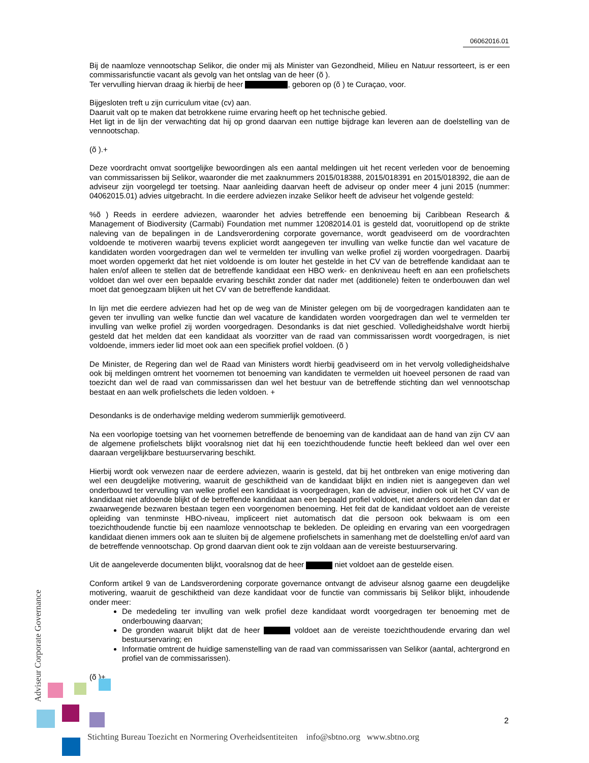06062016.01
Bij de naamloze vennootschap Selikor, die onder mij als Minister van Gezondheid, Milieu en Natuur ressorteert, is er een commissarisfunctie vacant als gevolg van het ontslag van de heer (õ ).
Ter vervulling hiervan draag ik hierbij de heer , geboren op (õ ) te Curaçao, voor.
Bijgesloten treft u zijn curriculum vitae (cv) aan.
Daaruit valt op te maken dat betrokkene ruime ervaring heeft op het technische gebied.
Het ligt in de lijn der verwachting dat hij op grond daarvan een nuttige bijdrage kan leveren aan de doelstelling van de vennootschap.
(õ ).+
Deze voordracht omvat soortgelijke bewoordingen als een aantal meldingen uit het recent verleden voor de benoeming van commissarissen bij Selikor, waaronder die met zaaknummers 2015/018388, 2015/018391 en 2015/018392, die aan de adviseur zijn voorgelegd ter toetsing. Naar aanleiding daarvan heeft de adviseur op onder meer 4 juni 2015 (nummer: 04062015.01) advies uitgebracht. In die eerdere adviezen inzake Selikor heeft de adviseur het volgende gesteld:
%õ ) Reeds in eerdere adviezen, waaronder het advies betreffende een benoeming bij Caribbean Research & Management of Biodiversity (Carmabi) Foundation met nummer 12082014.01 is gesteld dat, vooruitlopend op de strikte naleving van de bepalingen in de Landsverordening corporate governance, wordt geadviseerd om de voordrachten voldoende te motiveren waarbij tevens expliciet wordt aangegeven ter invulling van welke functie dan wel vacature de kandidaten worden voorgedragen dan wel te vermelden ter invulling van welke profiel zij worden voorgedragen. Daarbij moet worden opgemerkt dat het niet voldoende is om louter het gestelde in het CV van de betreffende kandidaat aan te halen en/of alleen te stellen dat de betreffende kandidaat een HBO werk- en denkniveau heeft en aan een profielschets voldoet dan wel over een bepaalde ervaring beschikt zonder dat nader met (additionele) feiten te onderbouwen dan wel moet dat genoegzaam blijken uit het CV van de betreffende kandidaat.
In lijn met die eerdere adviezen had het op de weg van de Minister gelegen om bij de voorgedragen kandidaten aan te geven ter invulling van welke functie dan wel vacature de kandidaten worden voorgedragen dan wel te vermelden ter invulling van welke profiel zij worden voorgedragen. Desondanks is dat niet geschied. Volledigheidshalve wordt hierbij gesteld dat het melden dat een kandidaat als voorzitter van de raad van commissarissen wordt voorgedragen, is niet voldoende, immers ieder lid moet ook aan een specifiek profiel voldoen. (õ )
De Minister, de Regering dan wel de Raad van Ministers wordt hierbij geadviseerd om in het vervolg volledigheidshalve ook bij meldingen omtrent het voornemen tot benoeming van kandidaten te vermelden uit hoeveel personen de raad van toezicht dan wel de raad van commissarissen dan wel het bestuur van de betreffende stichting dan wel vennootschap bestaat en aan welk profielschets die leden voldoen. +
Desondanks is de onderhavige melding wederom summierlijk gemotiveerd.
Na een voorlopige toetsing van het voornemen betreffende de benoeming van de kandidaat aan de hand van zijn CV aan de algemene profielschets blijkt vooralsnog niet dat hij een toezichthoudende functie heeft bekleed dan wel over een daaraan vergelijkbare bestuurservaring beschikt.
Hierbij wordt ook verwezen naar de eerdere adviezen, waarin is gesteld, dat bij het ontbreken van enige motivering dan wel een deugdelijke motivering, waaruit de geschiktheid van de kandidaat blijkt en indien niet is aangegeven dan wel onderbouwd ter vervulling van welke profiel een kandidaat is voorgedragen, kan de adviseur, indien ook uit het CV van de kandidaat niet afdoende blijkt of de betreffende kandidaat aan een bepaald profiel voldoet, niet anders oordelen dan dat er zwaarwegende bezwaren bestaan tegen een voorgenomen benoeming. Het feit dat de kandidaat voldoet aan de vereiste opleiding van tenminste HBO-niveau, impliceert niet automatisch dat die persoon ook bekwaam is om een toezichthoudende functie bij een naamloze vennootschap te bekleden. De opleiding en ervaring van een voorgedragen kandidaat dienen immers ook aan te sluiten bij de algemene profielschets in samenhang met de doelstelling en/of aard van de betreffende vennootschap. Op grond daarvan dient ook te zijn voldaan aan de vereiste bestuurservaring.
Uit de aangeleverde documenten blijkt, vooralsnog dat de heer niet voldoet aan de gestelde eisen.
Conform artikel 9 van de Landsverordening corporate governance ontvangt de adviseur alsnog gaarne een deugdelijke motivering, waaruit de geschiktheid van deze kandidaat voor de functie van commissaris bij Selikor blijkt, inhoudende onder meer:
De mededeling ter invulling van welk profiel deze kandidaat wordt voorgedragen ter benoeming met de onderbouwing daarvan;
De gronden waaruit blijkt dat de heer voldoet aan de vereiste toezichthoudende ervaring dan wel bestuurservaring; en
Informatie omtrent de huidige samenstelling van de raad van commissarissen van Selikor (aantal, achtergrond en profiel van de commissarissen).
(õ )+
Adviseur Corporate Governance
2
Stichting Bureau Toezicht en Normering Overheidsentiteiten info@sbtno.org www.sbtno.org